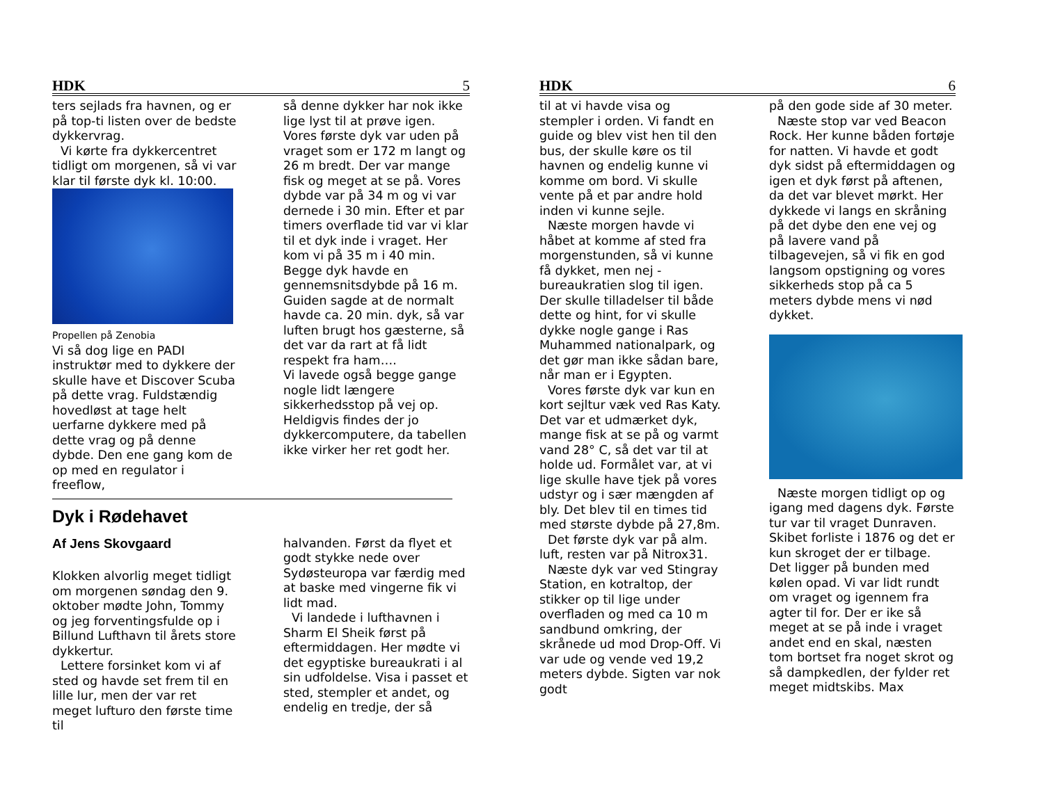HDK 5
ters sejlads fra havnen, og er på top-ti listen over de bedste dykkervrag.
Vi kørte fra dykkercentret tidligt om morgenen, så vi var klar til første dyk kl. 10:00.
Propellen på Zenobia
Vi så dog lige en PADI instruktør med to dykkere der skulle have et Discover Scuba på dette vrag. Fuldstændig hovedløst at tage helt uerfarne dykkere med på dette vrag og på denne dybde. Den ene gang kom de op med en regulator i freeflow,
så denne dykker har nok ikke lige lyst til at prøve igen. Vores første dyk var uden på vraget som er 172 m langt og 26 m bredt. Der var mange fisk og meget at se på. Vores dybde var på 34 m og vi var dernede i 30 min. Efter et par timers overflade tid var vi klar til et dyk inde i vraget. Her kom vi på 35 m i 40 min. Begge dyk havde en gennemsnitsdybde på 16 m. Guiden sagde at de normalt havde ca. 20 min. dyk, så var luften brugt hos gæsterne, så det var da rart at få lidt respekt fra ham….
Vi lavede også begge gange nogle lidt længere sikkerhedsstop på vej op.
Heldigvis findes der jo dykkercomputere, da tabellen ikke virker her ret godt her.
Dyk i Rødehavet
Af Jens Skovgaard
Klokken alvorlig meget tidligt om morgenen søndag den 9. oktober mødte John, Tommy og jeg forventingsfulde op i Billund Lufthavn til årets store dykkertur.
Lettere forsinket kom vi af sted og havde set frem til en lille lur, men der var ret meget lufturo den første time til
halvanden. Først da flyet et godt stykke nede over Sydøsteuropa var færdig med at baske med vingerne fik vi lidt mad.
Vi landede i lufthavnen i Sharm El Sheik først på eftermiddagen. Her mødte vi det egyptiske bureaukrati i al sin udfoldelse. Visa i passet et sted, stempler et andet, og endelig en tredje, der så
HDK 6
til at vi havde visa og stempler i orden. Vi fandt en guide og blev vist hen til den bus, der skulle køre os til havnen og endelig kunne vi komme om bord. Vi skulle vente på et par andre hold inden vi kunne sejle.
Næste morgen havde vi håbet at komme af sted fra morgenstunden, så vi kunne få dykket, men nej - bureaukratien slog til igen. Der skulle tilladelser til både dette og hint, for vi skulle dykke nogle gange i Ras Muhammed nationalpark, og det gør man ikke sådan bare, når man er i Egypten.
Vores første dyk var kun en kort sejltur væk ved Ras Katy. Det var et udmærket dyk, mange fisk at se på og varmt vand 28° C, så det var til at holde ud. Formålet var, at vi lige skulle have tjek på vores udstyr og i sær mængden af bly. Det blev til en times tid med største dybde på 27,8m.
Det første dyk var på alm. luft, resten var på Nitrox31.
Næste dyk var ved Stingray Station, en kotraltop, der stikker op til lige under overfladen og med ca 10 m sandbund omkring, der skrånede ud mod Drop-Off. Vi var ude og vende ved 19,2 meters dybde. Sigten var nok godt
på den gode side af 30 meter.
Næste stop var ved Beacon Rock. Her kunne båden fortøje for natten. Vi havde et godt dyk sidst på eftermiddagen og igen et dyk først på aftenen, da det var blevet mørkt. Her dykkede vi langs en skråning på det dybe den ene vej og på lavere vand på tilbagevejen, så vi fik en god langsom opstigning og vores sikkerheds stop på ca 5 meters dybde mens vi nød dykket.
Næste morgen tidligt op og igang med dagens dyk. Første tur var til vraget Dunraven. Skibet forliste i 1876 og det er kun skroget der er tilbage. Det ligger på bunden med kølen opad. Vi var lidt rundt om vraget og igennem fra agter til for. Der er ike så meget at se på inde i vraget andet end en skal, næsten tom bortset fra noget skrot og så dampkedlen, der fylder ret meget midtskibs. Max